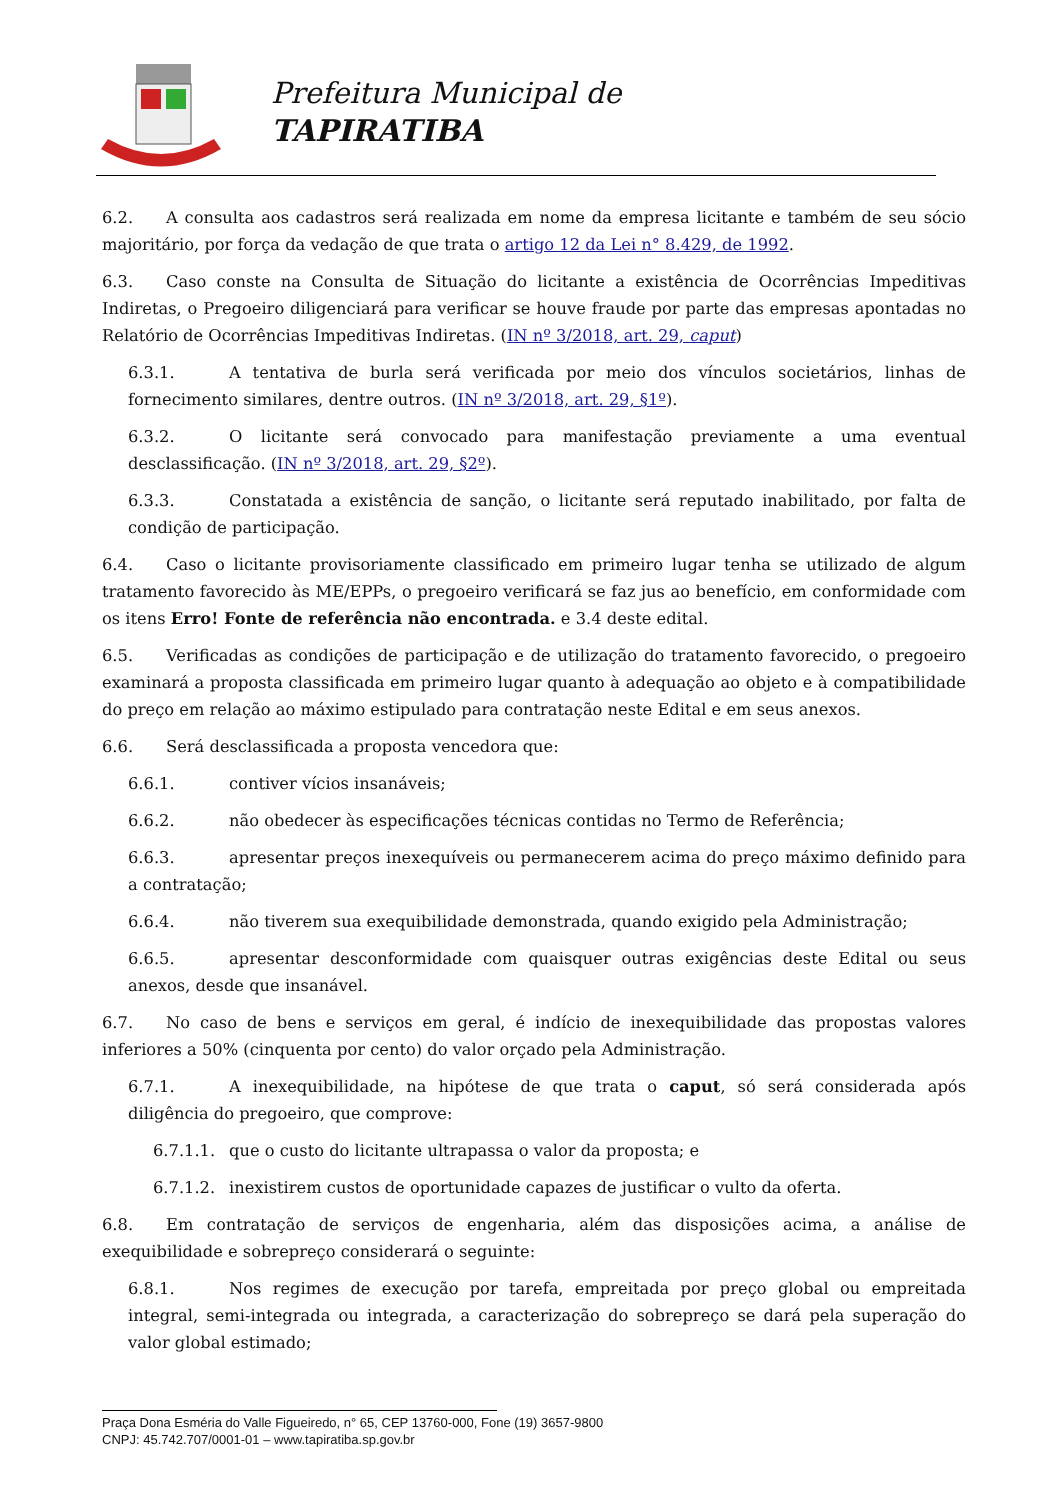Prefeitura Municipal de
TAPIRATIBA
6.2. A consulta aos cadastros será realizada em nome da empresa licitante e também de seu sócio majoritário, por força da vedação de que trata o artigo 12 da Lei n° 8.429, de 1992.
6.3. Caso conste na Consulta de Situação do licitante a existência de Ocorrências Impeditivas Indiretas, o Pregoeiro diligenciará para verificar se houve fraude por parte das empresas apontadas no Relatório de Ocorrências Impeditivas Indiretas. (IN nº 3/2018, art. 29, caput)
6.3.1. A tentativa de burla será verificada por meio dos vínculos societários, linhas de fornecimento similares, dentre outros. (IN nº 3/2018, art. 29, §1º).
6.3.2. O licitante será convocado para manifestação previamente a uma eventual desclassificação. (IN nº 3/2018, art. 29, §2º).
6.3.3. Constatada a existência de sanção, o licitante será reputado inabilitado, por falta de condição de participação.
6.4. Caso o licitante provisoriamente classificado em primeiro lugar tenha se utilizado de algum tratamento favorecido às ME/EPPs, o pregoeiro verificará se faz jus ao benefício, em conformidade com os itens Erro! Fonte de referência não encontrada. e 3.4 deste edital.
6.5. Verificadas as condições de participação e de utilização do tratamento favorecido, o pregoeiro examinará a proposta classificada em primeiro lugar quanto à adequação ao objeto e à compatibilidade do preço em relação ao máximo estipulado para contratação neste Edital e em seus anexos.
6.6. Será desclassificada a proposta vencedora que:
6.6.1. contiver vícios insanáveis;
6.6.2. não obedecer às especificações técnicas contidas no Termo de Referência;
6.6.3. apresentar preços inexequíveis ou permanecerem acima do preço máximo definido para a contratação;
6.6.4. não tiverem sua exequibilidade demonstrada, quando exigido pela Administração;
6.6.5. apresentar desconformidade com quaisquer outras exigências deste Edital ou seus anexos, desde que insanável.
6.7. No caso de bens e serviços em geral, é indício de inexequibilidade das propostas valores inferiores a 50% (cinquenta por cento) do valor orçado pela Administração.
6.7.1. A inexequibilidade, na hipótese de que trata o caput, só será considerada após diligência do pregoeiro, que comprove:
6.7.1.1. que o custo do licitante ultrapassa o valor da proposta; e
6.7.1.2. inexistirem custos de oportunidade capazes de justificar o vulto da oferta.
6.8. Em contratação de serviços de engenharia, além das disposições acima, a análise de exequibilidade e sobrepreço considerará o seguinte:
6.8.1. Nos regimes de execução por tarefa, empreitada por preço global ou empreitada integral, semi-integrada ou integrada, a caracterização do sobrepreço se dará pela superação do valor global estimado;
Praça Dona Esméria do Valle Figueiredo, n° 65, CEP 13760-000, Fone (19) 3657-9800
CNPJ: 45.742.707/0001-01 – www.tapiratiba.sp.gov.br